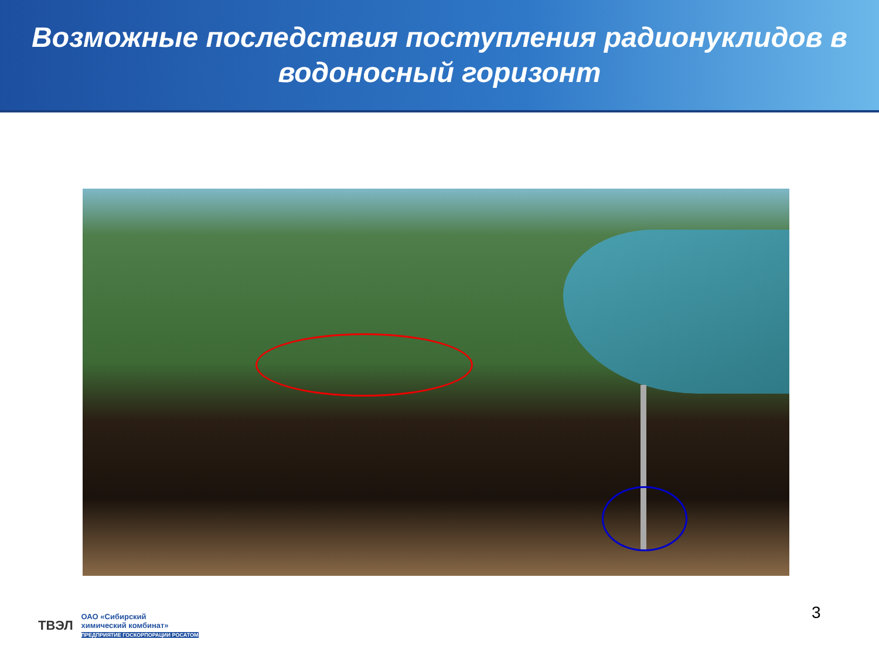Возможные последствия поступления радионуклидов в
водоносный горизонт
3
ТВЭЛ ОАО «Сибирский
химический комбинат»
ПРЕДПРИЯТИЕ ГОСКОРПОРАЦИИ РОСАТОМ